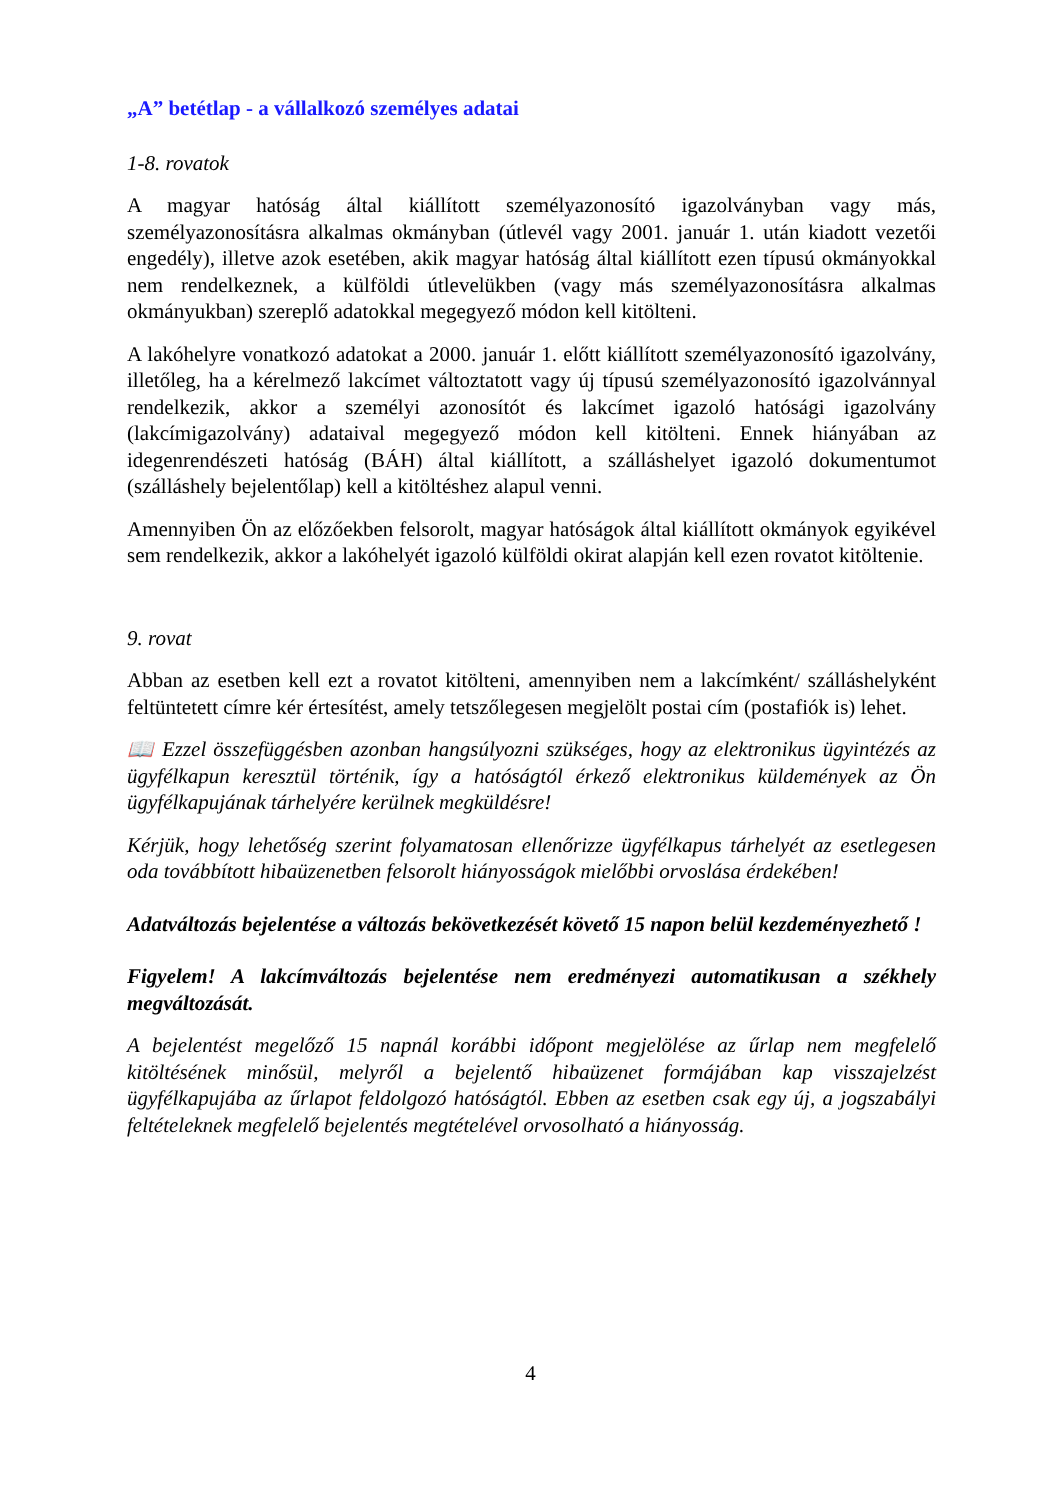„A” betétlap - a vállalkozó személyes adatai
1-8. rovatok
A magyar hatóság által kiállított személyazonosító igazolványban vagy más, személyazonosításra alkalmas okmányban (útlevél vagy 2001. január 1. után kiadott vezetői engedély), illetve azok esetében, akik magyar hatóság által kiállított ezen típusú okmányokkal nem rendelkeznek, a külföldi útlevelükben (vagy más személyazonosításra alkalmas okmányukban) szereplő adatokkal megegyező módon kell kitölteni.
A lakóhelyre vonatkozó adatokat a 2000. január 1. előtt kiállított személyazonosító igazolvány, illetőleg, ha a kérelmező lakcímet változtatott vagy új típusú személyazonosító igazolvánnyal rendelkezik, akkor a személyi azonosítót és lakcímet igazoló hatósági igazolvány (lakcímigazolvány) adataival megegyező módon kell kitölteni. Ennek hiányában az idegenrendészeti hatóság (BÁH) által kiállított, a szálláshelyet igazoló dokumentumot (szálláshely bejelentőlap) kell a kitöltéshez alapul venni.
Amennyiben Ön az előzőekben felsorolt, magyar hatóságok által kiállított okmányok egyikével sem rendelkezik, akkor a lakóhelyét igazoló külföldi okirat alapján kell ezen rovatot kitöltenie.
9. rovat
Abban az esetben kell ezt a rovatot kitölteni, amennyiben nem a lakcímként/ szálláshelyként feltüntetett címre kér értesítést, amely tetszőlegesen megjelölt postai cím (postafiók is) lehet.
📖 Ezzel összefüggésben azonban hangsúlyozni szükséges, hogy az elektronikus ügyintézés az ügyfélkapun keresztül történik, így a hatóságtól érkező elektronikus küldemények az Ön ügyfélkapujának tárhelyére kerülnek megküldésre!
Kérjük, hogy lehetőség szerint folyamatosan ellenőrizze ügyfélkapus tárhelyét az esetlegesen oda továbbított hibaüzenetben felsorolt hiányosságok mielőbbi orvoslása érdekében!
Adatváltozás bejelentése a változás bekövetkezését követő 15 napon belül kezdeményezhető !
Figyelem! A lakcímváltozás bejelentése nem eredményezi automatikusan a székhely megváltozását.
A bejelentést megelőző 15 napnál korábbi időpont megjelölése az űrlap nem megfelelő kitöltésének minősül, melyről a bejelentő hibaüzenet formájában kap visszajelzést ügyfélkapujába az űrlapot feldolgozó hatóságtól. Ebben az esetben csak egy új, a jogszabályi feltételeknek megfelelő bejelentés megtételével orvosolható a hiányosság.
4